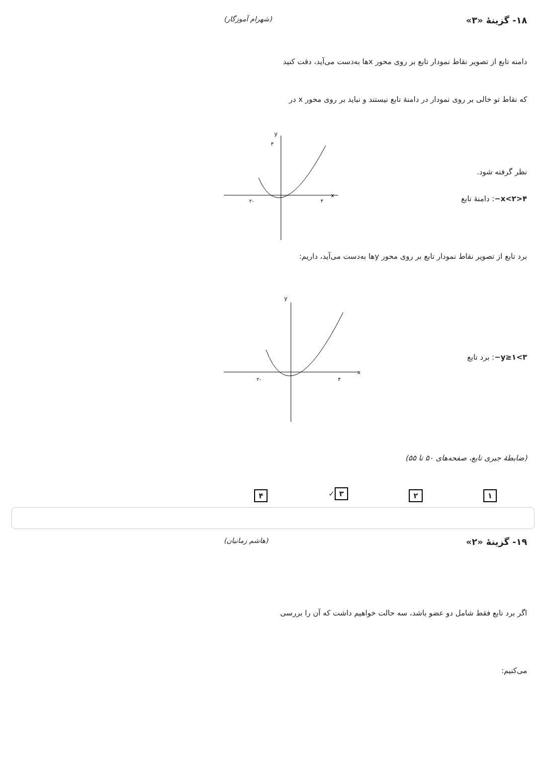۱۸- گزینهٔ «۳» (شهرام آموزگار)
دامنه تابع از تصویر نقاط نمودار تابع بر روی محور xها به‌دست می‌آید، دقت کنید
که نقاط تو خالی بر روی نمودار در دامنهٔ تابع نیستند و نباید بر روی محور x در
نظر گرفته شود.
۴<x<۲−: دامنهٔ تابع
x
y
-۲
۴
۳
برد تابع از تصویر نقاط نمودار تابع بر روی محور yها به‌دست می‌آید، داریم:
۳>y≥۱−: برد تابع
x
y
-۲
۴
(ضابطهٔ جبری تابع، صفحه‌های ۵۰ تا ۵۵)
۱ ۲ ۳ ✓ ۴
۱۹- گزینهٔ «۲» (هاشم زمانیان)
اگر برد تابع فقط شامل دو عضو باشد، سه حالت خواهیم داشت که آن را بررسی
می‌کنیم: